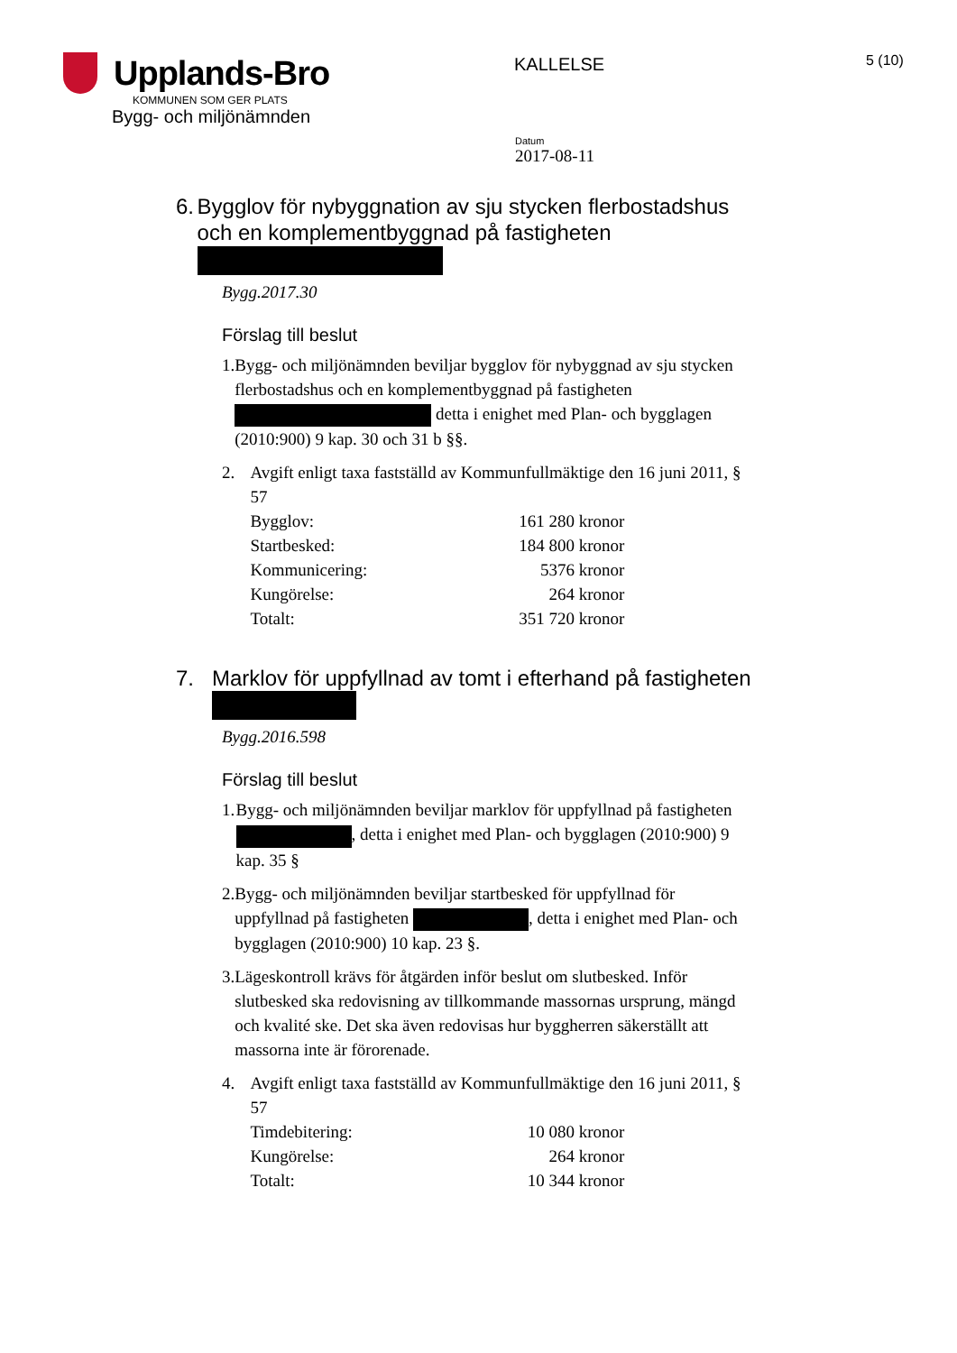Upplands-Bro
KOMMUNEN SOM GER PLATS
Bygg- och miljönämnden
KALLELSE
5 (10)
Datum
2017-08-11
6. Bygglov för nybyggnation av sju stycken flerbostadshus och en komplementbyggnad på fastigheten
Bygg.2017.30
Förslag till beslut
1. Bygg- och miljönämnden beviljar bygglov för nybyggnad av sju stycken flerbostadshus och en komplementbyggnad på fastigheten detta i enighet med Plan- och bygglagen (2010:900) 9 kap. 30 och 31 b §§.
2. Avgift enligt taxa fastställd av Kommunfullmäktige den 16 juni 2011, § 57
| Bygglov: | 161 280 kronor |
| Startbesked: | 184 800 kronor |
| Kommunicering: | 5376 kronor |
| Kungörelse: | 264 kronor |
| Totalt: | 351 720 kronor |
7. Marklov för uppfyllnad av tomt i efterhand på fastigheten
Bygg.2016.598
Förslag till beslut
1. Bygg- och miljönämnden beviljar marklov för uppfyllnad på fastigheten , detta i enighet med Plan- och bygglagen (2010:900) 9 kap. 35 §
2. Bygg- och miljönämnden beviljar startbesked för uppfyllnad för uppfyllnad på fastigheten , detta i enighet med Plan- och bygglagen (2010:900) 10 kap. 23 §.
3. Lägeskontroll krävs för åtgärden inför beslut om slutbesked. Inför slutbesked ska redovisning av tillkommande massornas ursprung, mängd och kvalité ske. Det ska även redovisas hur byggherren säkerställt att massorna inte är förorenade.
4. Avgift enligt taxa fastställd av Kommunfullmäktige den 16 juni 2011, § 57
| Timdebitering: | 10 080 kronor |
| Kungörelse: | 264 kronor |
| Totalt: | 10 344 kronor |